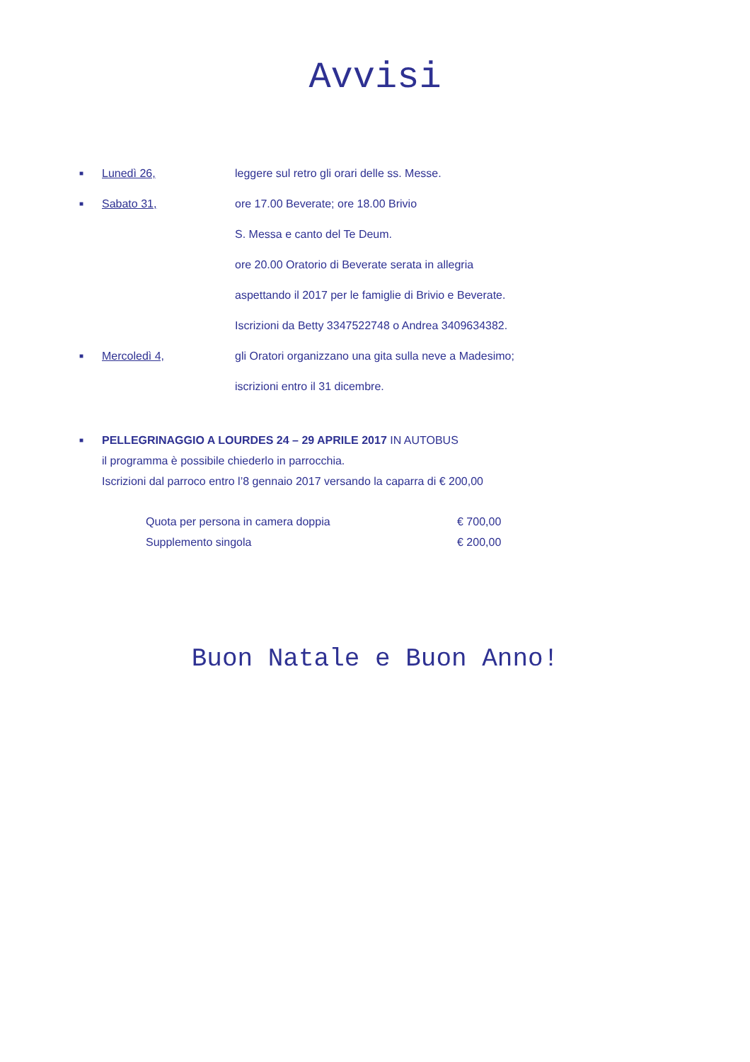Avvisi
■ Lunedì 26, leggere sul retro gli orari delle ss. Messe.
■ Sabato 31, ore 17.00 Beverate; ore 18.00 Brivio
S. Messa e canto del Te Deum.
ore 20.00 Oratorio di Beverate serata in allegria
aspettando il 2017 per le famiglie di Brivio e Beverate.
Iscrizioni da Betty 3347522748 o Andrea 3409634382.
■ Mercoledì 4, gli Oratori organizzano una gita sulla neve a Madesimo;
iscrizioni entro il 31 dicembre.
■
PELLEGRINAGGIO A LOURDES 24 – 29 APRILE 2017 IN AUTOBUS
il programma è possibile chiederlo in parrocchia.
Iscrizioni dal parroco entro l’8 gennaio 2017 versando la caparra di € 200,00
Quota per persona in camera doppia € 700,00
Supplemento singola € 200,00
Buon Natale e Buon Anno!